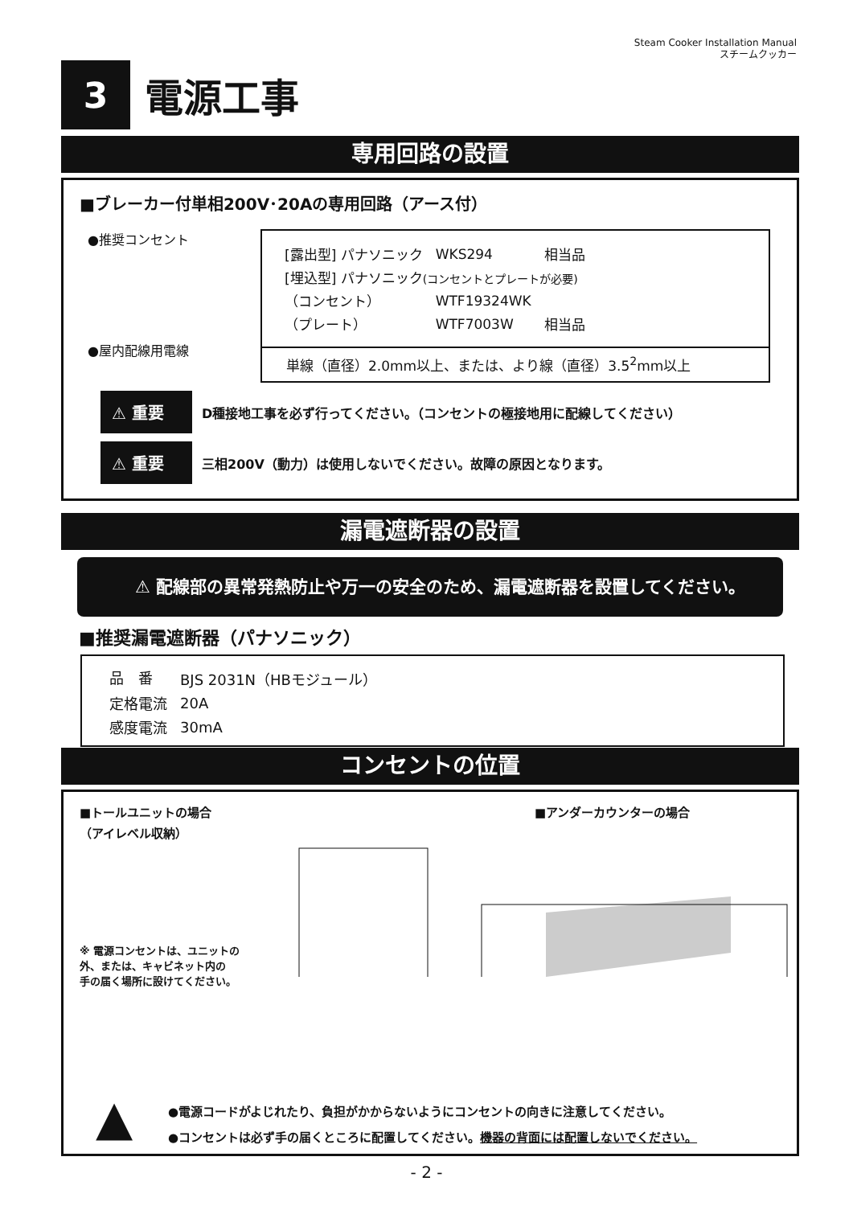Steam Cooker Installation Manual
スチームクッカー
3
電源工事
専用回路の設置
■ブレーカー付単相200V･20Aの専用回路（アース付）
●推奨コンセント
●屋内配線用電線
| [露出型] パナソニック | WKS294 | 相当品 |
| [埋込型] パナソニック (コンセントとプレートが必要) | | |
| （コンセント） | WTF19324WK | |
| （プレート） | WTF7003W | 相当品 |
単線（直径）2.0mm以上、または、より線（直径）3.5<sup>2</sup>mm以上
⚠ 重要
D種接地工事を必ず行ってください。（コンセントの極接地用に配線してください）
⚠ 重要
三相200V（動力）は使用しないでください。故障の原因となります。
漏電遮断器の設置
⚠ 配線部の異常発熱防止や万一の安全のため、漏電遮断器を設置してください。
■推奨漏電遮断器（パナソニック）
| 品 番 | BJS 2031N（HBモジュール） |
| 定格電流 | 20A |
| 感度電流 | 30mA |
コンセントの位置
■トールユニットの場合
（アイレベル収納）
※ 電源コンセントは、ユニットの
外、または、キャビネット内の
手の届く場所に設けてください。
■アンダーカウンターの場合
▲
●電源コードがよじれたり、負担がかからないようにコンセントの向きに注意してください。
●コンセントは必ず手の届くところに配置してください。機器の背面には配置しないでください。
- 2 -